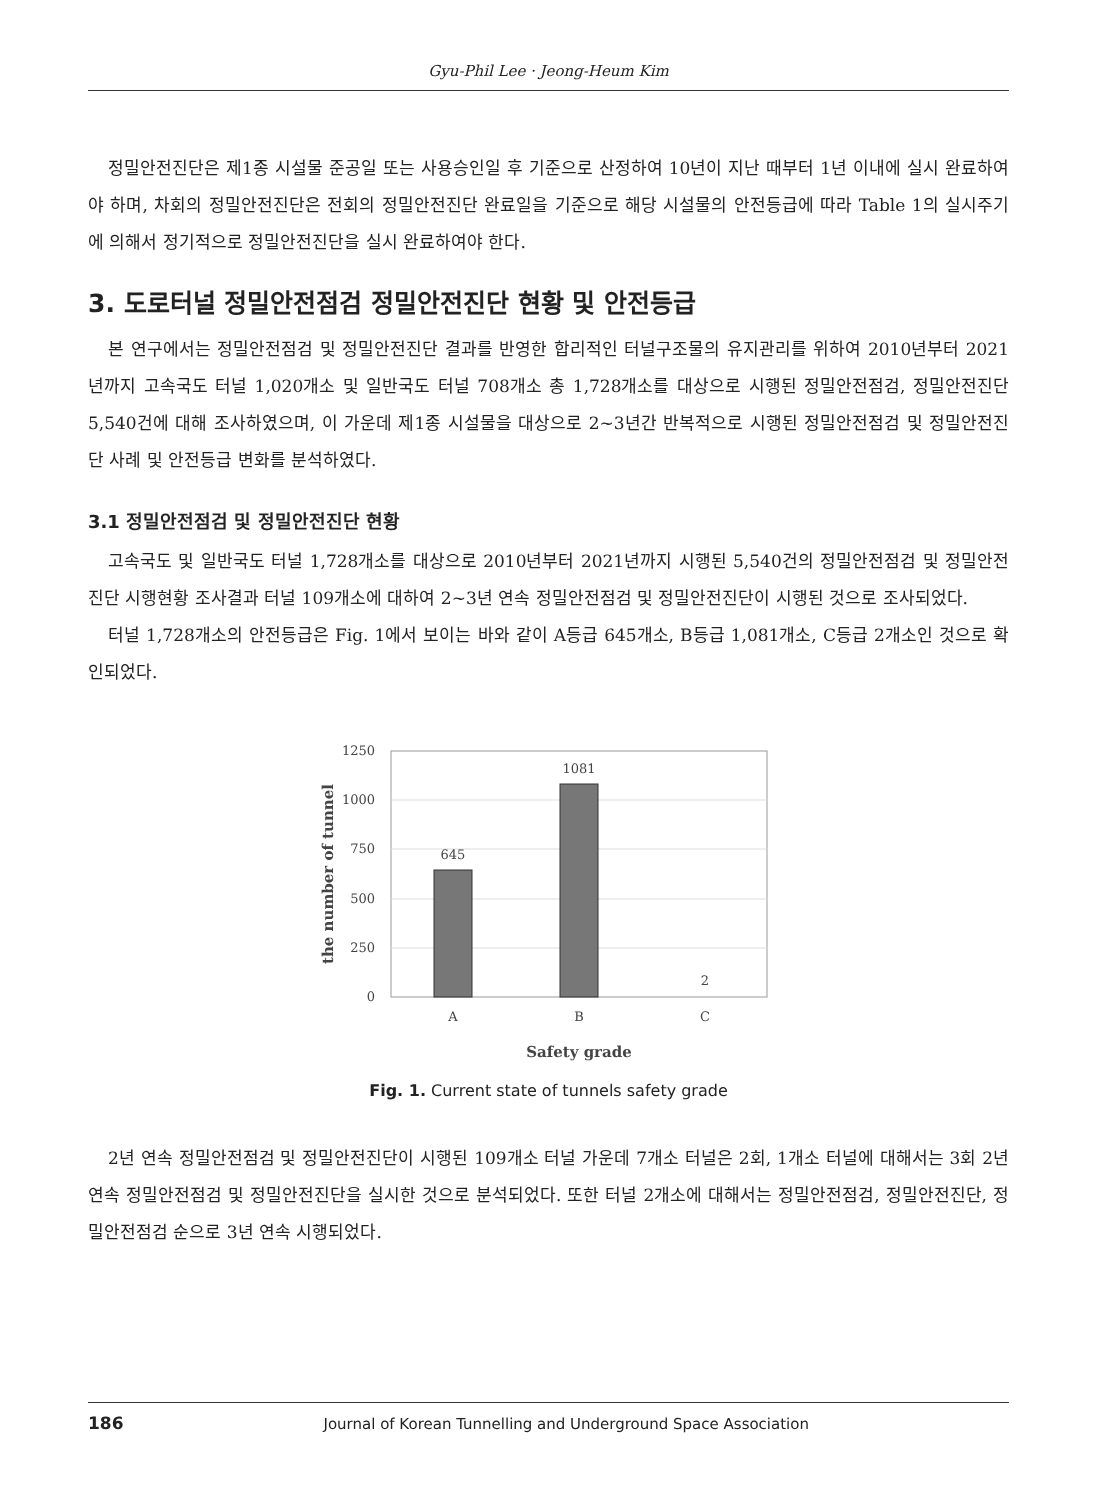Gyu-Phil Lee · Jeong-Heum Kim
정밀안전진단은 제1종 시설물 준공일 또는 사용승인일 후 기준으로 산정하여 10년이 지난 때부터 1년 이내에 실시 완료하여야 하며, 차회의 정밀안전진단은 전회의 정밀안전진단 완료일을 기준으로 해당 시설물의 안전등급에 따라 Table 1의 실시주기에 의해서 정기적으로 정밀안전진단을 실시 완료하여야 한다.
3. 도로터널 정밀안전점검 정밀안전진단 현황 및 안전등급
본 연구에서는 정밀안전점검 및 정밀안전진단 결과를 반영한 합리적인 터널구조물의 유지관리를 위하여 2010년부터 2021년까지 고속국도 터널 1,020개소 및 일반국도 터널 708개소 총 1,728개소를 대상으로 시행된 정밀안전점검, 정밀안전진단 5,540건에 대해 조사하였으며, 이 가운데 제1종 시설물을 대상으로 2~3년간 반복적으로 시행된 정밀안전점검 및 정밀안전진단 사례 및 안전등급 변화를 분석하였다.
3.1 정밀안전점검 및 정밀안전진단 현황
고속국도 및 일반국도 터널 1,728개소를 대상으로 2010년부터 2021년까지 시행된 5,540건의 정밀안전점검 및 정밀안전진단 시행현황 조사결과 터널 109개소에 대하여 2~3년 연속 정밀안전점검 및 정밀안전진단이 시행된 것으로 조사되었다.
터널 1,728개소의 안전등급은 Fig. 1에서 보이는 바와 같이 A등급 645개소, B등급 1,081개소, C등급 2개소인 것으로 확인되었다.
1250
1000
750
500
250
0
645
1081
2
A
B
C
Safety grade
the number of tunnel
Fig. 1. Current state of tunnels safety grade
2년 연속 정밀안전점검 및 정밀안전진단이 시행된 109개소 터널 가운데 7개소 터널은 2회, 1개소 터널에 대해서는 3회 2년 연속 정밀안전점검 및 정밀안전진단을 실시한 것으로 분석되었다. 또한 터널 2개소에 대해서는 정밀안전점검, 정밀안전진단, 정밀안전점검 순으로 3년 연속 시행되었다.
186 Journal of Korean Tunnelling and Underground Space Association